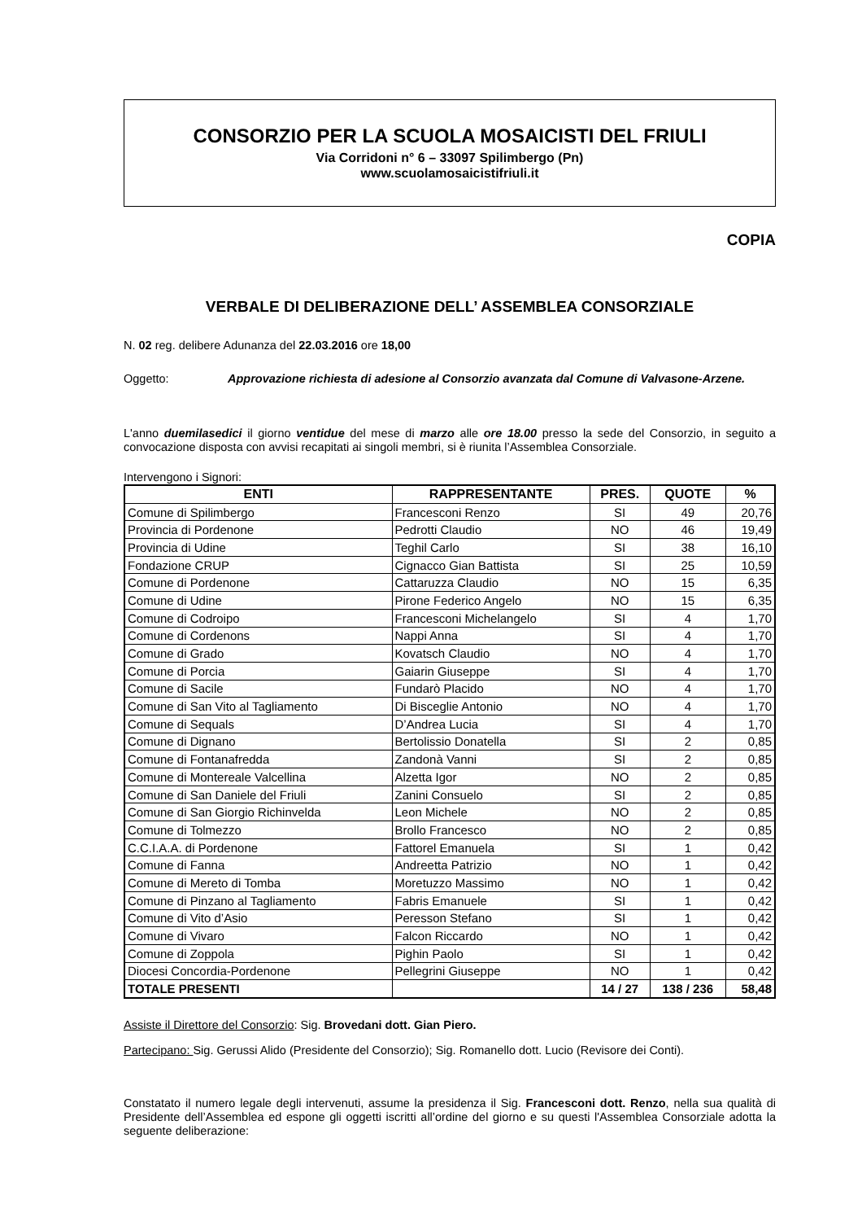CONSORZIO PER LA SCUOLA MOSAICISTI DEL FRIULI
Via Corridoni n° 6 – 33097 Spilimbergo (Pn)
www.scuolamosaicistifriuli.it
COPIA
VERBALE DI DELIBERAZIONE DELL’ ASSEMBLEA CONSORZIALE
N. 02 reg. delibere Adunanza del 22.03.2016 ore 18,00
Oggetto: Approvazione richiesta di adesione al Consorzio avanzata dal Comune di Valvasone-Arzene.
L'anno duemilasedici il giorno ventidue del mese di marzo alle ore 18.00 presso la sede del Consorzio, in seguito a convocazione disposta con avvisi recapitati ai singoli membri, si è riunita l’Assemblea Consorziale.
Intervengono i Signori:
| ENTI | RAPPRESENTANTE | PRES. | QUOTE | % |
| --- | --- | --- | --- | --- |
| Comune di Spilimbergo | Francesconi Renzo | SI | 49 | 20,76 |
| Provincia di Pordenone | Pedrotti Claudio | NO | 46 | 19,49 |
| Provincia di Udine | Teghil Carlo | SI | 38 | 16,10 |
| Fondazione CRUP | Cignacco Gian Battista | SI | 25 | 10,59 |
| Comune di Pordenone | Cattaruzza Claudio | NO | 15 | 6,35 |
| Comune di Udine | Pirone Federico Angelo | NO | 15 | 6,35 |
| Comune di Codroipo | Francesconi Michelangelo | SI | 4 | 1,70 |
| Comune di Cordenons | Nappi Anna | SI | 4 | 1,70 |
| Comune di Grado | Kovatsch Claudio | NO | 4 | 1,70 |
| Comune di Porcia | Gaiarin Giuseppe | SI | 4 | 1,70 |
| Comune di Sacile | Fundarò Placido | NO | 4 | 1,70 |
| Comune di San Vito al Tagliamento | Di Bisceglie Antonio | NO | 4 | 1,70 |
| Comune di Sequals | D’Andrea Lucia | SI | 4 | 1,70 |
| Comune di Dignano | Bertolissio Donatella | SI | 2 | 0,85 |
| Comune di Fontanafredda | Zandonà Vanni | SI | 2 | 0,85 |
| Comune di Montereale Valcellina | Alzetta Igor | NO | 2 | 0,85 |
| Comune di San Daniele del Friuli | Zanini Consuelo | SI | 2 | 0,85 |
| Comune di San Giorgio Richinvelda | Leon Michele | NO | 2 | 0,85 |
| Comune di Tolmezzo | Brollo Francesco | NO | 2 | 0,85 |
| C.C.I.A.A. di Pordenone | Fattorel Emanuela | SI | 1 | 0,42 |
| Comune di Fanna | Andreetta Patrizio | NO | 1 | 0,42 |
| Comune di Mereto di Tomba | Moretuzzo Massimo | NO | 1 | 0,42 |
| Comune di Pinzano al Tagliamento | Fabris Emanuele | SI | 1 | 0,42 |
| Comune di Vito d’Asio | Peresson Stefano | SI | 1 | 0,42 |
| Comune di Vivaro | Falcon Riccardo | NO | 1 | 0,42 |
| Comune di Zoppola | Pighin Paolo | SI | 1 | 0,42 |
| Diocesi Concordia-Pordenone | Pellegrini Giuseppe | NO | 1 | 0,42 |
| TOTALE PRESENTI | | 14 / 27 | 138 / 236 | 58,48 |
Assiste il Direttore del Consorzio: Sig. Brovedani dott. Gian Piero.
Partecipano: Sig. Gerussi Alido (Presidente del Consorzio); Sig. Romanello dott. Lucio (Revisore dei Conti).
Constatato il numero legale degli intervenuti, assume la presidenza il Sig. Francesconi dott. Renzo, nella sua qualità di Presidente dell’Assemblea ed espone gli oggetti iscritti all’ordine del giorno e su questi l'Assemblea Consorziale adotta la seguente deliberazione: